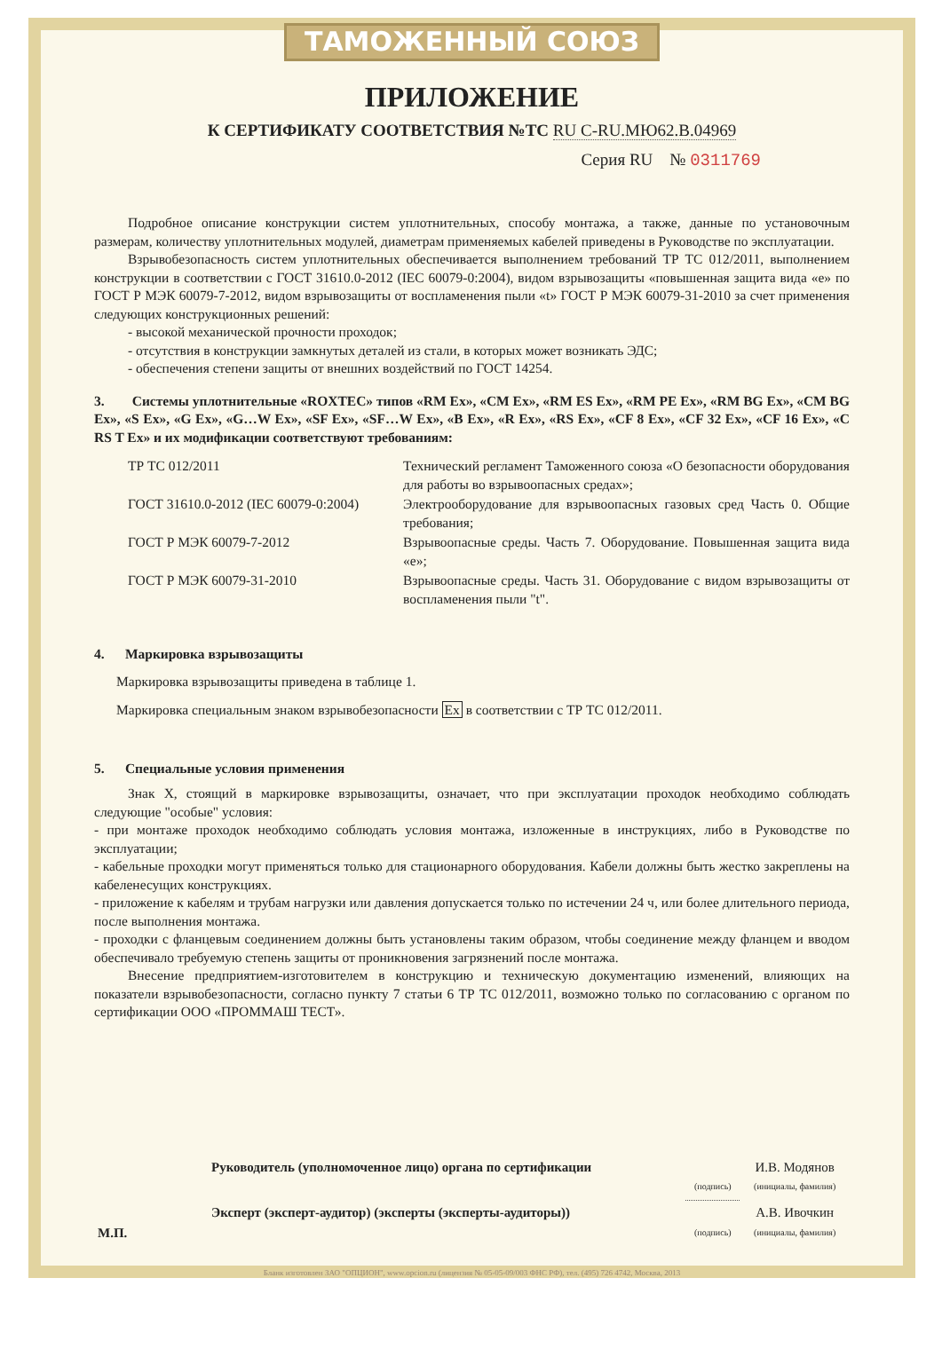ТАМОЖЕННЫЙ СОЮЗ
ПРИЛОЖЕНИЕ
К СЕРТИФИКАТУ СООТВЕТСТВИЯ №ТС RU C-RU.МЮ62.В.04969
Серия RU № 0311769
Подробное описание конструкции систем уплотнительных, способу монтажа, а также, данные по установочным размерам, количеству уплотнительных модулей, диаметрам применяемых кабелей приведены в Руководстве по эксплуатации.
Взрывобезопасность систем уплотнительных обеспечивается выполнением требований ТР ТС 012/2011, выполнением конструкции в соответствии с ГОСТ 31610.0-2012 (IEC 60079-0:2004), видом взрывозащиты «повышенная защита вида «е» по ГОСТ Р МЭК 60079-7-2012, видом взрывозащиты от воспламенения пыли «t» ГОСТ Р МЭК 60079-31-2010 за счет применения следующих конструкционных решений:
- высокой механической прочности проходок;
- отсутствия в конструкции замкнутых деталей из стали, в которых может возникать ЭДС;
- обеспечения степени защиты от внешних воздействий по ГОСТ 14254.
3. Системы уплотнительные «ROXTEC» типов «RM Ex», «CM Ex», «RM ES Ex», «RM PE Ex», «RM BG Ex», «CM BG Ex», «S Ex», «G Ex», «G…W Ex», «SF Ex», «SF…W Ex», «B Ex», «R Ex», «RS Ex», «CF 8 Ex», «CF 32 Ex», «CF 16 Ex», «C RS T Ex» и их модификации соответствуют требованиям:
| ТР ТС 012/2011 | Технический регламент Таможенного союза «О безопасности оборудования для работы во взрывоопасных средах»; |
| ГОСТ 31610.0-2012 (IEC 60079-0:2004) | Электрооборудование для взрывоопасных газовых сред Часть 0. Общие требования; |
| ГОСТ Р МЭК 60079-7-2012 | Взрывоопасные среды. Часть 7. Оборудование. Повышенная защита вида «е»; |
| ГОСТ Р МЭК 60079-31-2010 | Взрывоопасные среды. Часть 31. Оборудование с видом взрывозащиты от воспламенения пыли "t". |
4. Маркировка взрывозащиты
Маркировка взрывозащиты приведена в таблице 1.
Маркировка специальным знаком взрывобезопасности Ex в соответствии с ТР ТС 012/2011.
5. Специальные условия применения
Знак X, стоящий в маркировке взрывозащиты, означает, что при эксплуатации проходок необходимо соблюдать следующие "особые" условия:
- при монтаже проходок необходимо соблюдать условия монтажа, изложенные в инструкциях, либо в Руководстве по эксплуатации;
- кабельные проходки могут применяться только для стационарного оборудования. Кабели должны быть жестко закреплены на кабеленесущих конструкциях.
- приложение к кабелям и трубам нагрузки или давления допускается только по истечении 24 ч, или более длительного периода, после выполнения монтажа.
- проходки с фланцевым соединением должны быть установлены таким образом, чтобы соединение между фланцем и вводом обеспечивало требуемую степень защиты от проникновения загрязнений после монтажа.
Внесение предприятием-изготовителем в конструкцию и техническую документацию изменений, влияющих на показатели взрывобезопасности, согласно пункту 7 статьи 6 ТР ТС 012/2011, возможно только по согласованию с органом по сертификации ООО «ПРОММАШ ТЕСТ».
| М.П. | Руководитель (уполномоченное лицо) органа по сертификации | (подпись) | И.В. Модянов (инициалы, фамилия) |
| | Эксперт (эксперт-аудитор) (эксперты (эксперты-аудиторы)) | (подпись) | А.В. Ивочкин (инициалы, фамилия) |
Бланк изготовлен ЗАО "ОПЦИОН", www.opcion.ru (лицензия № 05-05-09/003 ФНС РФ), тел. (495) 726 4742, Москва, 2013